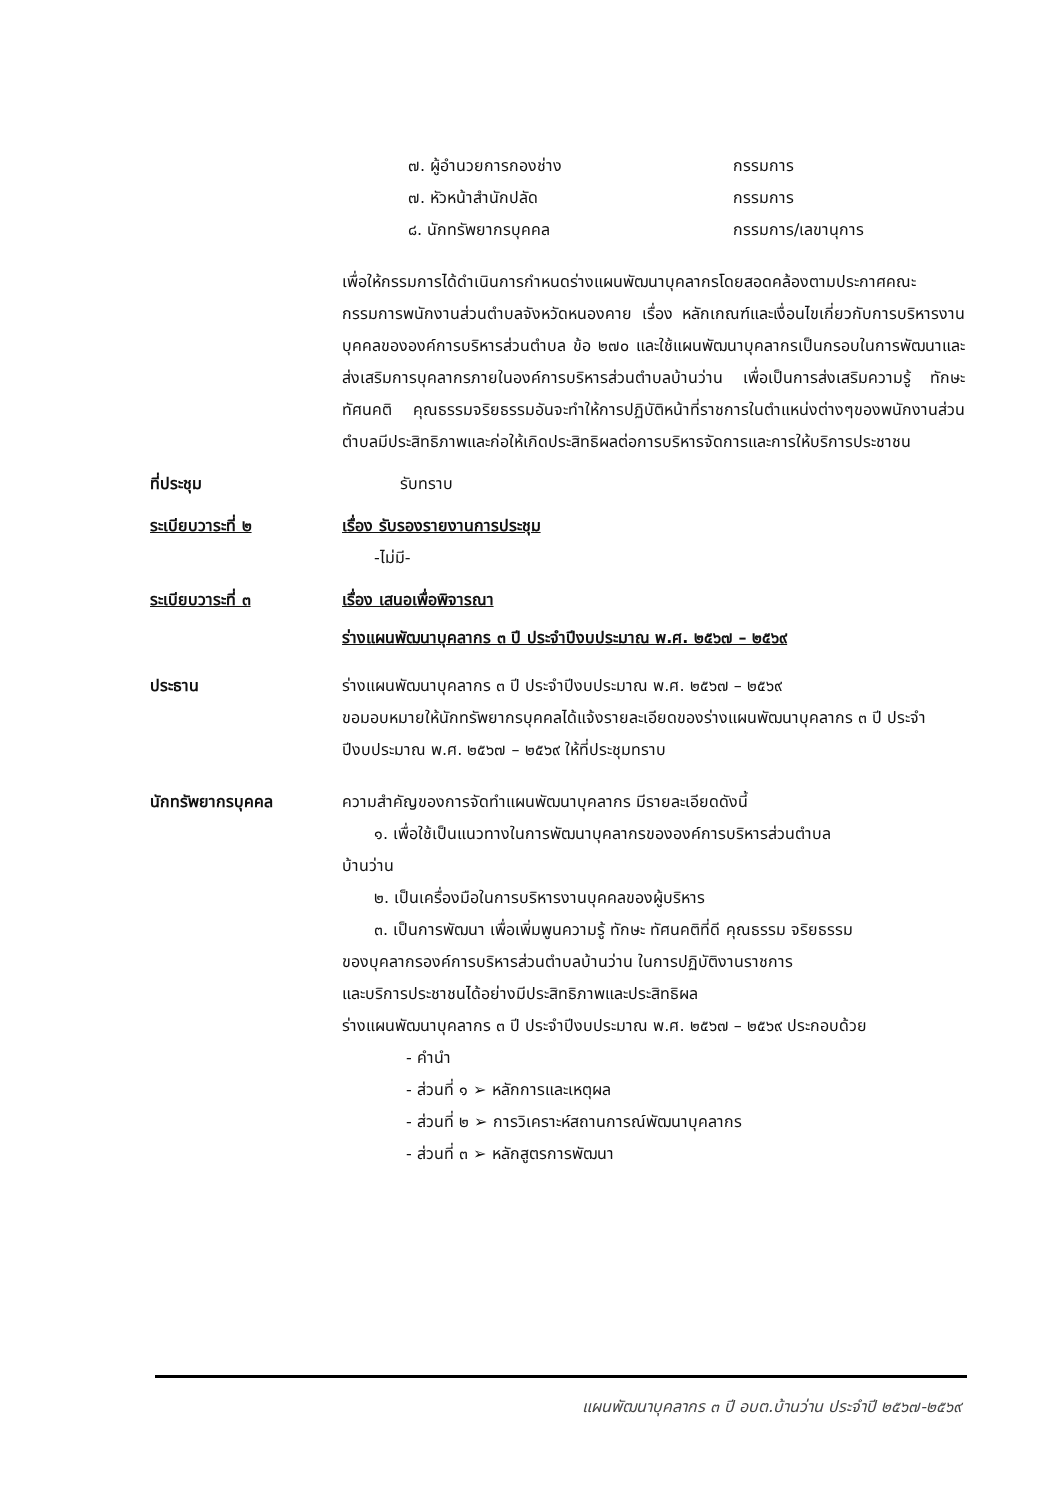๗. ผู้อำนวยการกองช่าง กรรมการ
๗. หัวหน้าสำนักปลัด กรรมการ
๘. นักทรัพยากรบุคคล กรรมการ/เลขานุการ
เพื่อให้กรรมการได้ดำเนินการกำหนดร่างแผนพัฒนาบุคลากรโดยสอดคล้องตามประกาศคณะกรรมการพนักงานส่วนตำบลจังหวัดหนองคาย เรื่อง หลักเกณฑ์และเงื่อนไขเกี่ยวกับการบริหารงานบุคคลขององค์การบริหารส่วนตำบล ข้อ ๒๗๐ และใช้แผนพัฒนาบุคลากรเป็นกรอบในการพัฒนาและส่งเสริมการบุคลากรภายในองค์การบริหารส่วนตำบลบ้านว่าน เพื่อเป็นการส่งเสริมความรู้ ทักษะ ทัศนคติ คุณธรรมจริยธรรมอันจะทำให้การปฏิบัติหน้าที่ราชการในตำแหน่งต่างๆของพนักงานส่วนตำบลมีประสิทธิภาพและก่อให้เกิดประสิทธิผลต่อการบริหารจัดการและการให้บริการประชาชน
ที่ประชุม รับทราบ
ระเบียบวาระที่ ๒ เรื่อง รับรองรายงานการประชุม
-ไม่มี-
ระเบียบวาระที่ ๓ เรื่อง เสนอเพื่อพิจารณา
ร่างแผนพัฒนาบุคลากร ๓ ปี ประจำปีงบประมาณ พ.ศ. ๒๕๖๗ – ๒๕๖๙
ประธาน ร่างแผนพัฒนาบุคลากร ๓ ปี ประจำปีงบประมาณ พ.ศ. ๒๕๖๗ – ๒๕๖๙
ขอมอบหมายให้นักทรัพยากรบุคคลได้แจ้งรายละเอียดของร่างแผนพัฒนาบุคลากร ๓ ปี ประจำปีงบประมาณ พ.ศ. ๒๕๖๗ – ๒๕๖๙ ให้ที่ประชุมทราบ
นักทรัพยากรบุคคล ความสำคัญของการจัดทำแผนพัฒนาบุคลากร มีรายละเอียดดังนี้
๑. เพื่อใช้เป็นแนวทางในการพัฒนาบุคลากรขององค์การบริหารส่วนตำบล
บ้านว่าน
๒. เป็นเครื่องมือในการบริหารงานบุคคลของผู้บริหาร
๓. เป็นการพัฒนา เพื่อเพิ่มพูนความรู้ ทักษะ ทัศนคติที่ดี คุณธรรม จริยธรรม
ของบุคลากรองค์การบริหารส่วนตำบลบ้านว่าน ในการปฏิบัติงานราชการ
และบริการประชาชนได้อย่างมีประสิทธิภาพและประสิทธิผล
ร่างแผนพัฒนาบุคลากร ๓ ปี ประจำปีงบประมาณ พ.ศ. ๒๕๖๗ – ๒๕๖๙ ประกอบด้วย
- คำนำ
- ส่วนที่ ๑ ➢ หลักการและเหตุผล
- ส่วนที่ ๒ ➢ การวิเคราะห์สถานการณ์พัฒนาบุคลากร
- ส่วนที่ ๓ ➢ หลักสูตรการพัฒนา
แผนพัฒนาบุคลากร ๓ ปี อบต.บ้านว่าน ประจำปี ๒๕๖๗-๒๕๖๙